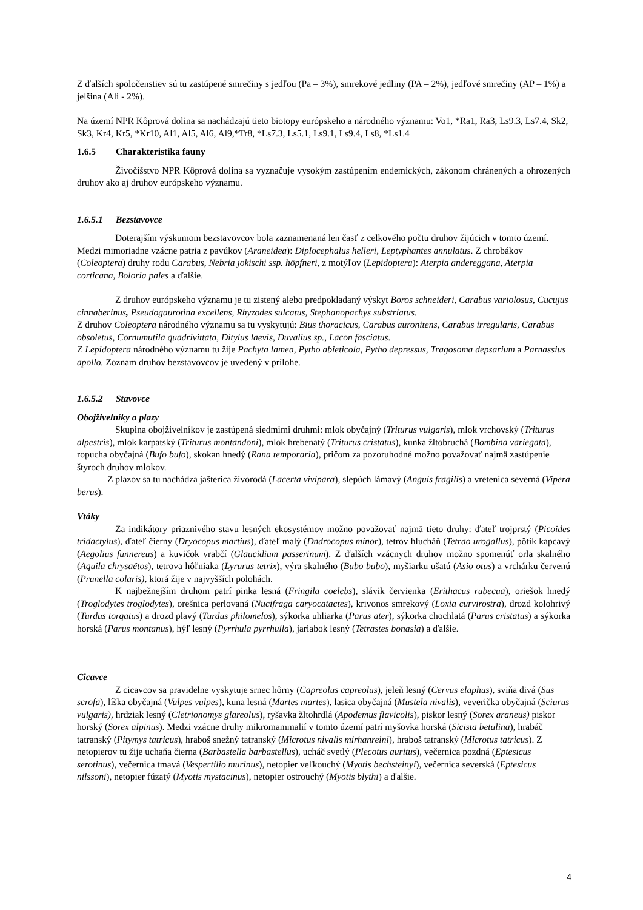Z ďalších spoločenstiev sú tu zastúpené smrečiny s jedľou (Pa – 3%), smrekové jedliny (PA – 2%), jedľové smrečiny (AP – 1%) a jelšina (Ali - 2%).
Na území NPR Kôprová dolina sa nachádzajú tieto biotopy európskeho a národného významu: Vo1, *Ra1, Ra3, Ls9.3, Ls7.4, Sk2, Sk3, Kr4, Kr5, *Kr10, Al1, Al5, Al6, Al9,*Tr8, *Ls7.3, Ls5.1, Ls9.1, Ls9.4, Ls8, *Ls1.4
1.6.5 Charakteristika fauny
Živočíšstvo NPR Kôprová dolina sa vyznačuje vysokým zastúpením endemických, zákonom chránených a ohrozených druhov ako aj druhov európskeho významu.
1.6.5.1 Bezstavovce
Doterajším výskumom bezstavovcov bola zaznamenaná len časť z celkového počtu druhov žijúcich v tomto území. Medzi mimoriadne vzácne patria z pavúkov (Araneidea): Diplocephalus helleri, Leptyphantes annulatus. Z chrobákov (Coleoptera) druhy rodu Carabus, Nebria jokischi ssp. höpfneri, z motýľov (Lepidoptera): Aterpia andereggana, Aterpia corticana, Boloria pales a ďalšie.
Z druhov európskeho významu je tu zistený alebo predpokladaný výskyt Boros schneideri, Carabus variolosus, Cucujus cinnaberinus, Pseudogaurotina excellens, Rhyzodes sulcatus, Stephanopachys substriatus.
Z druhov Coleoptera národného významu sa tu vyskytujú: Bius thoracicus, Carabus auronitens, Carabus irregularis, Carabus obsoletus, Cornumutila quadrivittata, Ditylus laevis, Duvalius sp., Lacon fasciatus.
Z Lepidoptera národného významu tu žije Pachyta lamea, Pytho abieticola, Pytho depressus, Tragosoma depsarium a Parnassius apollo. Zoznam druhov bezstavovcov je uvedený v prílohe.
1.6.5.2 Stavovce
Obojživelníky a plazy
Skupina obojživelníkov je zastúpená siedmimi druhmi: mlok obyčajný (Triturus vulgaris), mlok vrchovský (Triturus alpestris), mlok karpatský (Triturus montandoni), mlok hrebenatý (Triturus cristatus), kunka žltobruchá (Bombina variegata), ropucha obyčajná (Bufo bufo), skokan hnedý (Rana temporaria), pričom za pozoruhodné možno považovať najmä zastúpenie štyroch druhov mlokov.
Z plazov sa tu nachádza jašterica živorodá (Lacerta vivipara), slepúch lámavý (Anguis fragilis) a vretenica severná (Vipera berus).
Vtáky
Za indikátory priaznivého stavu lesných ekosystémov možno považovať najmä tieto druhy: ďateľ trojprstý (Picoides tridactylus), ďateľ čierny (Dryocopus martius), ďateľ malý (Dndrocopus minor), tetrov hlucháň (Tetrao urogallus), pôtik kapcavý (Aegolius funnereus) a kuvičok vrabčí (Glaucidium passerinum). Z ďalších vzácnych druhov možno spomenúť orla skalného (Aquila chrysaëtos), tetrova hôľniaka (Lyrurus tetrix), výra skalného (Bubo bubo), myšiarku ušatú (Asio otus) a vrchárku červenú (Prunella colaris), ktorá žije v najvyšších polohách.
K najbežnejším druhom patrí pinka lesná (Fringila coelebs), slávik červienka (Erithacus rubecua), oriešok hnedý (Troglodytes troglodytes), orešnica perlovaná (Nucifraga caryocatactes), krivonos smrekový (Loxia curvirostra), drozd kolohrivý (Turdus torqatus) a drozd plavý (Turdus philomelos), sýkorka uhliarka (Parus ater), sýkorka chochlatá (Parus cristatus) a sýkorka horská (Parus montanus), hýľ lesný (Pyrrhula pyrrhulla), jariabok lesný (Tetrastes bonasia) a ďalšie.
Cicavce
Z cicavcov sa pravidelne vyskytuje srnec hôrny (Capreolus capreolus), jeleň lesný (Cervus elaphus), sviňa divá (Sus scrofa), líška obyčajná (Vulpes vulpes), kuna lesná (Martes martes), lasica obyčajná (Mustela nivalis), veverička obyčajná (Sciurus vulgaris), hrdziak lesný (Cletrionomys glareolus), ryšavka žltohrdlá (Apodemus flavicolis), piskor lesný (Sorex araneus) piskor horský (Sorex alpinus). Medzi vzácne druhy mikromammalií v tomto území patrí myšovka horská (Sicista betulina), hrabáč tatranský (Pitymys tatricus), hraboš snežný tatranský (Microtus nivalis mirhanreini), hraboš tatranský (Microtus tatricus). Z netopierov tu žije uchaňa čierna (Barbastella barbastellus), ucháč svetlý (Plecotus auritus), večernica pozdná (Eptesicus serotinus), večernica tmavá (Vespertilio murinus), netopier veľkouchý (Myotis bechsteinyi), večernica severská (Eptesicus nilssoni), netopier fúzatý (Myotis mystacinus), netopier ostrouchý (Myotis blythi) a ďalšie.
4